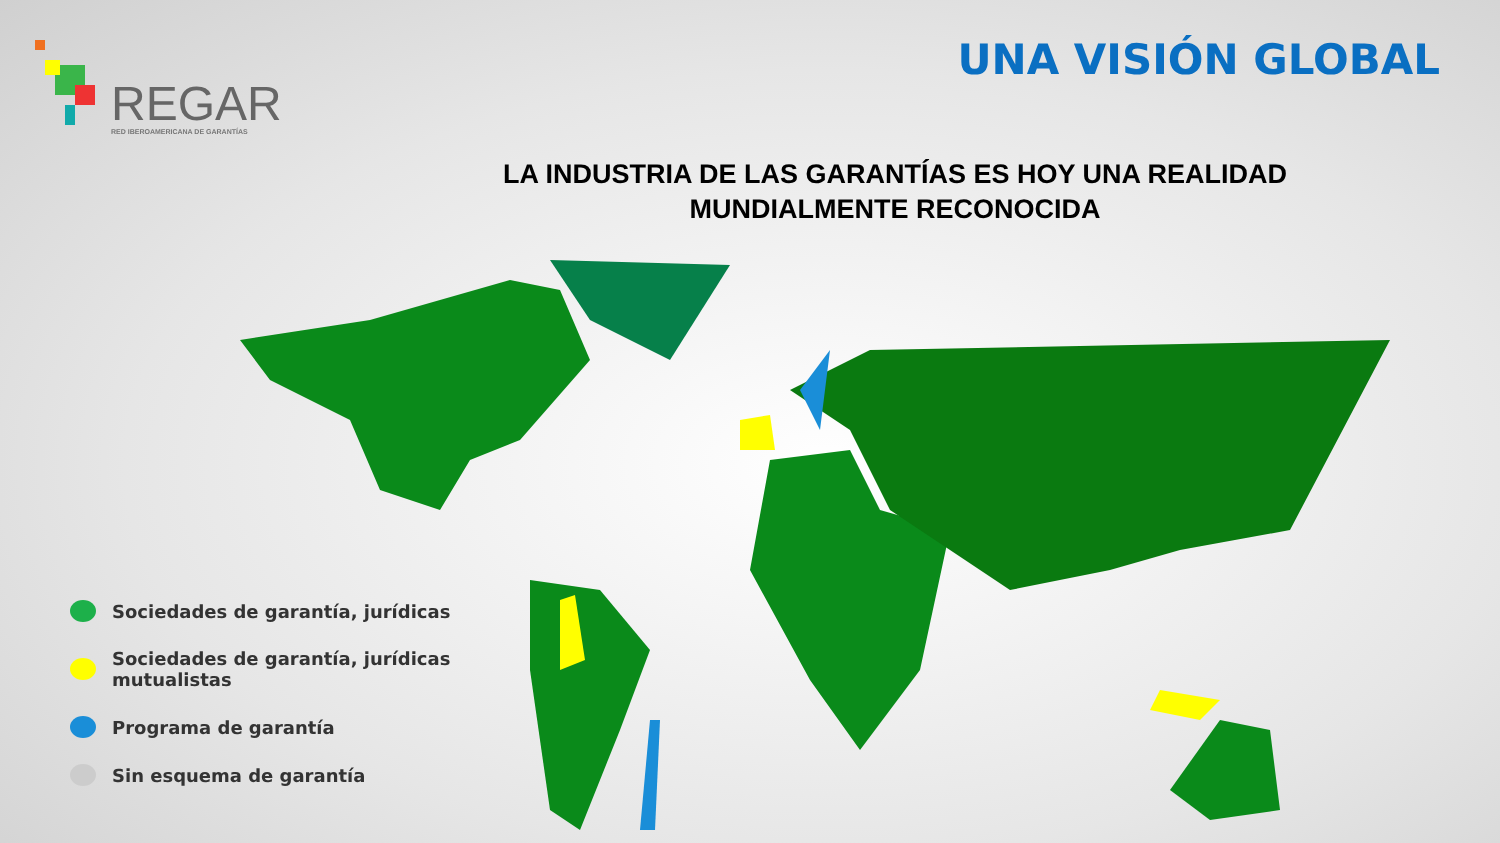REGAR
RED IBEROAMERICANA DE GARANTÍAS
UNA VISIÓN GLOBAL
LA INDUSTRIA DE LAS GARANTÍAS ES HOY UNA REALIDAD
MUNDIALMENTE RECONOCIDA
Sociedades de garantía, jurídicas
Sociedades de garantía, jurídicas
mutualistas
Programa de garantía
Sin esquema de garantía